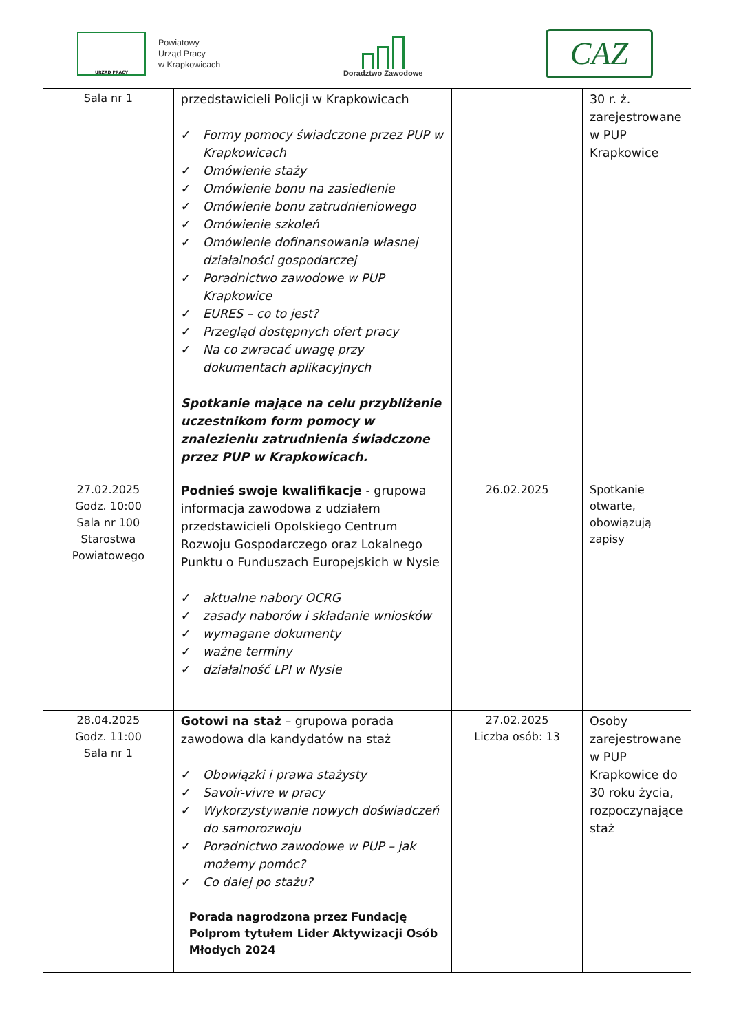URZĄD PRACY
Powiatowy
Urząd Pracy
w Krapkowicach
Doradztwo Zawodowe
CAZ
| Sala nr 1 | przedstawicieli Policji w Krapkowicach ✓ Formy pomocy świadczone przez PUP w Krapkowicach ✓ Omówienie staży ✓ Omówienie bonu na zasiedlenie ✓ Omówienie bonu zatrudnieniowego ✓ Omówienie szkoleń ✓ Omówienie dofinansowania własnej działalności gospodarczej ✓ Poradnictwo zawodowe w PUP Krapkowice ✓ EURES – co to jest? ✓ Przegląd dostępnych ofert pracy ✓ Na co zwracać uwagę przy dokumentach aplikacyjnych Spotkanie mające na celu przybliżenie uczestnikom form pomocy w znalezieniu zatrudnienia świadczone przez PUP w Krapkowicach. | | 30 r. ż. zarejestrowane w PUP Krapkowice |
| 27.02.2025 Godz. 10:00 Sala nr 100 Starostwa Powiatowego | Podnieś swoje kwalifikacje - grupowa informacja zawodowa z udziałem przedstawicieli Opolskiego Centrum Rozwoju Gospodarczego oraz Lokalnego Punktu o Funduszach Europejskich w Nysie ✓ aktualne nabory OCRG ✓ zasady naborów i składanie wniosków ✓ wymagane dokumenty ✓ ważne terminy ✓ działalność LPI w Nysie | 26.02.2025 | Spotkanie otwarte, obowiązują zapisy |
| 28.04.2025 Godz. 11:00 Sala nr 1 | Gotowi na staż – grupowa porada zawodowa dla kandydatów na staż ✓ Obowiązki i prawa stażysty ✓ Savoir-vivre w pracy ✓ Wykorzystywanie nowych doświadczeń do samorozwoju ✓ Poradnictwo zawodowe w PUP – jak możemy pomóc? ✓ Co dalej po stażu? Porada nagrodzona przez Fundację Polprom tytułem Lider Aktywizacji Osób Młodych 2024 | 27.02.2025 Liczba osób: 13 | Osoby zarejestrowane w PUP Krapkowice do 30 roku życia, rozpoczynające staż |